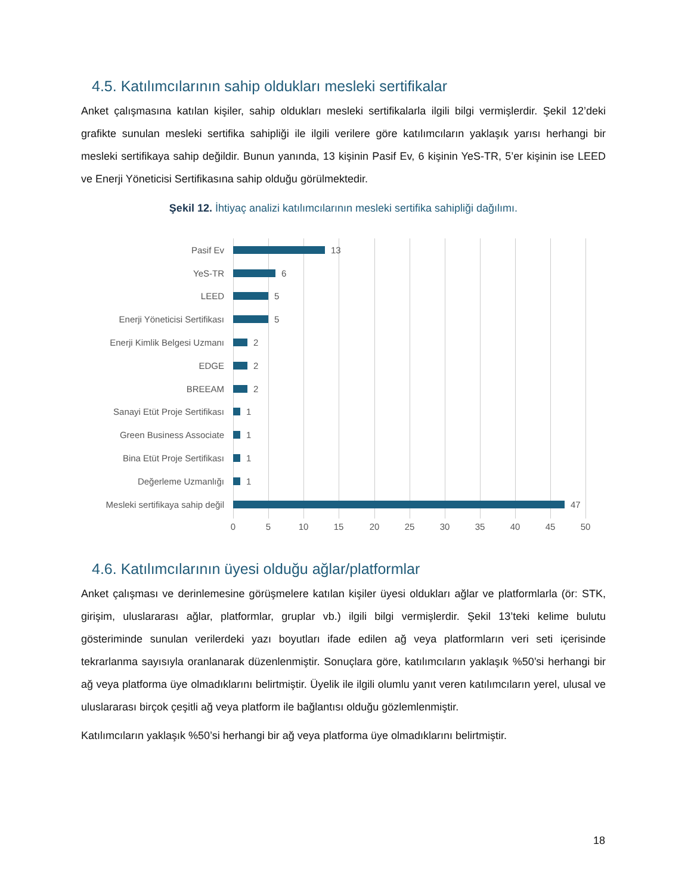4.5. Katılımcılarının sahip oldukları mesleki sertifikalar
Anket çalışmasına katılan kişiler, sahip oldukları mesleki sertifikalarla ilgili bilgi vermişlerdir. Şekil 12’deki grafikte sunulan mesleki sertifika sahipliği ile ilgili verilere göre katılımcıların yaklaşık yarısı herhangi bir mesleki sertifikaya sahip değildir. Bunun yanında, 13 kişinin Pasif Ev, 6 kişinin YeS-TR, 5’er kişinin ise LEED ve Enerji Yöneticisi Sertifikasına sahip olduğu görülmektedir.
Şekil 12. İhtiyaç analizi katılımcılarının mesleki sertifika sahipliği dağılımı.
Pasif Ev 13
YeS-TR 6
LEED 5
Enerji Yöneticisi Sertifikası 5
Enerji Kimlik Belgesi Uzmanı 2
EDGE 2
BREEAM 2
Sanayi Etüt Proje Sertifikası 1
Green Business Associate 1
Bina Etüt Proje Sertifikası 1
Değerleme Uzmanlığı 1
Mesleki sertifikaya sahip değil 47
0 5 10 15 20 25 30 35 40 45 50
4.6. Katılımcılarının üyesi olduğu ağlar/platformlar
Anket çalışması ve derinlemesine görüşmelere katılan kişiler üyesi oldukları ağlar ve platformlarla (ör: STK, girişim, uluslararası ağlar, platformlar, gruplar vb.) ilgili bilgi vermişlerdir. Şekil 13’teki kelime bulutu gösteriminde sunulan verilerdeki yazı boyutları ifade edilen ağ veya platformların veri seti içerisinde tekrarlanma sayısıyla oranlanarak düzenlenmiştir. Sonuçlara göre, katılımcıların yaklaşık %50’si herhangi bir ağ veya platforma üye olmadıklarını belirtmiştir. Üyelik ile ilgili olumlu yanıt veren katılımcıların yerel, ulusal ve uluslararası birçok çeşitli ağ veya platform ile bağlantısı olduğu gözlemlenmiştir.
Katılımcıların yaklaşık %50’si herhangi bir ağ veya platforma üye olmadıklarını belirtmiştir.
18